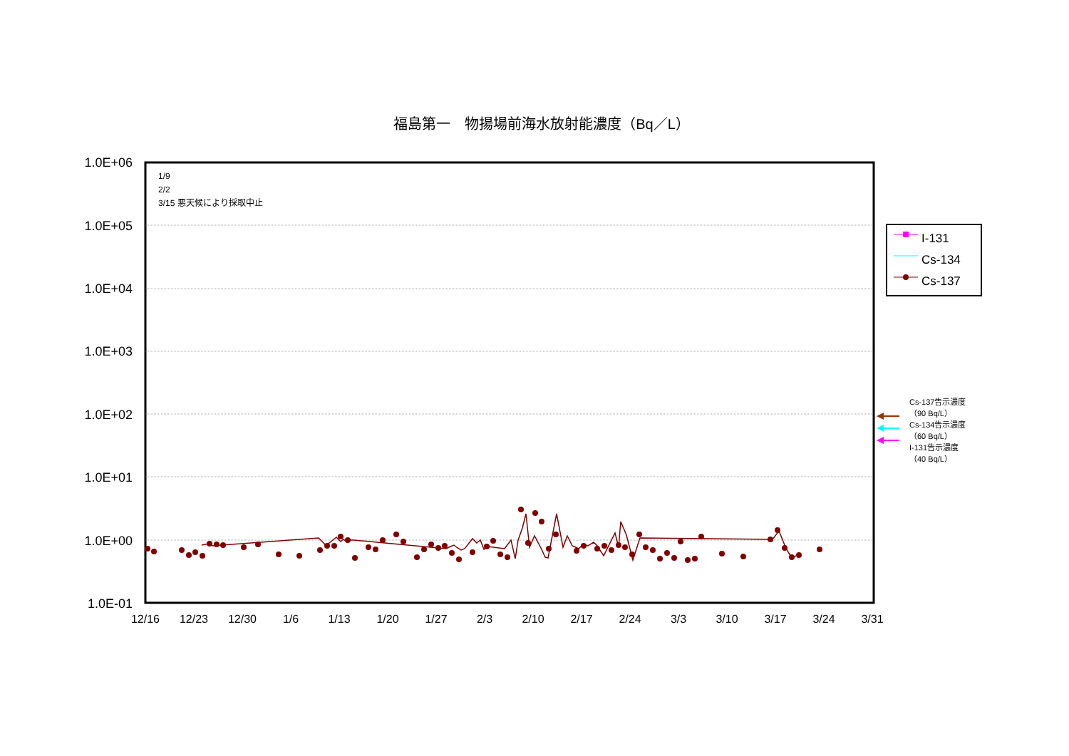1.0E+06
1.0E+05
1.0E+04
1.0E+03
1.0E+02
1.0E+01
1.0E+00
1.0E-01
12/16
12/23
12/30
1/6
1/13
1/20
1/27
2/3
2/10
2/17
2/24
3/3
3/10
3/17
3/24
3/31
福島第一　物揚場前海水放射能濃度（Bq／L）
1/9
2/2
3/15 悪天候により採取中止
I-131
Cs-134
Cs-137
Cs-137告示濃度
（90 Bq/L）
Cs-134告示濃度
（60 Bq/L）
I-131告示濃度
（40 Bq/L）